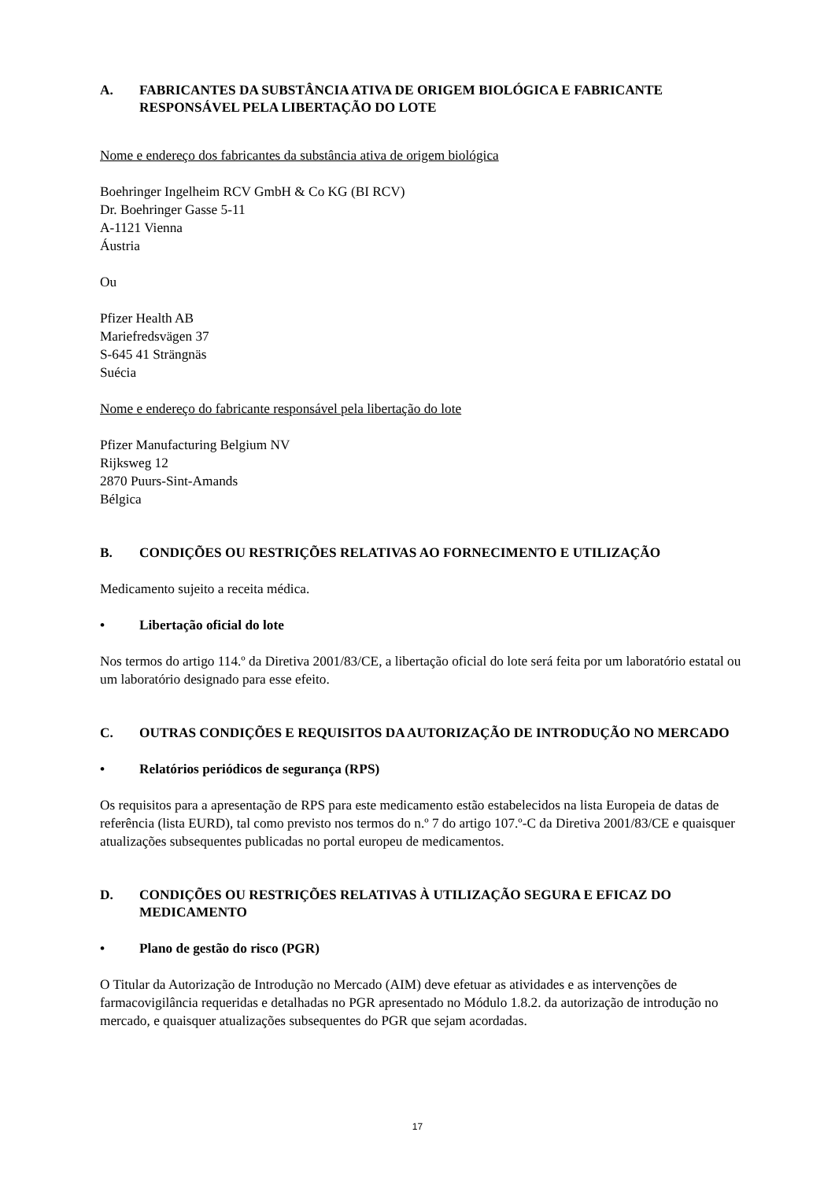A. FABRICANTES DA SUBSTÂNCIA ATIVA DE ORIGEM BIOLÓGICA E FABRICANTE RESPONSÁVEL PELA LIBERTAÇÃO DO LOTE
Nome e endereço dos fabricantes da substância ativa de origem biológica
Boehringer Ingelheim RCV GmbH & Co KG (BI RCV)
Dr. Boehringer Gasse 5-11
A-1121 Vienna
Áustria
Ou
Pfizer Health AB
Mariefredsvägen 37
S-645 41 Strängnäs
Suécia
Nome e endereço do fabricante responsável pela libertação do lote
Pfizer Manufacturing Belgium NV
Rijksweg 12
2870 Puurs-Sint-Amands
Bélgica
B. CONDIÇÕES OU RESTRIÇÕES RELATIVAS AO FORNECIMENTO E UTILIZAÇÃO
Medicamento sujeito a receita médica.
• Libertação oficial do lote
Nos termos do artigo 114.º da Diretiva 2001/83/CE, a libertação oficial do lote será feita por um laboratório estatal ou um laboratório designado para esse efeito.
C. OUTRAS CONDIÇÕES E REQUISITOS DA AUTORIZAÇÃO DE INTRODUÇÃO NO MERCADO
• Relatórios periódicos de segurança (RPS)
Os requisitos para a apresentação de RPS para este medicamento estão estabelecidos na lista Europeia de datas de referência (lista EURD), tal como previsto nos termos do n.º 7 do artigo 107.º-C da Diretiva 2001/83/CE e quaisquer atualizações subsequentes publicadas no portal europeu de medicamentos.
D. CONDIÇÕES OU RESTRIÇÕES RELATIVAS À UTILIZAÇÃO SEGURA E EFICAZ DO MEDICAMENTO
• Plano de gestão do risco (PGR)
O Titular da Autorização de Introdução no Mercado (AIM) deve efetuar as atividades e as intervenções de farmacovigilância requeridas e detalhadas no PGR apresentado no Módulo 1.8.2. da autorização de introdução no mercado, e quaisquer atualizações subsequentes do PGR que sejam acordadas.
17